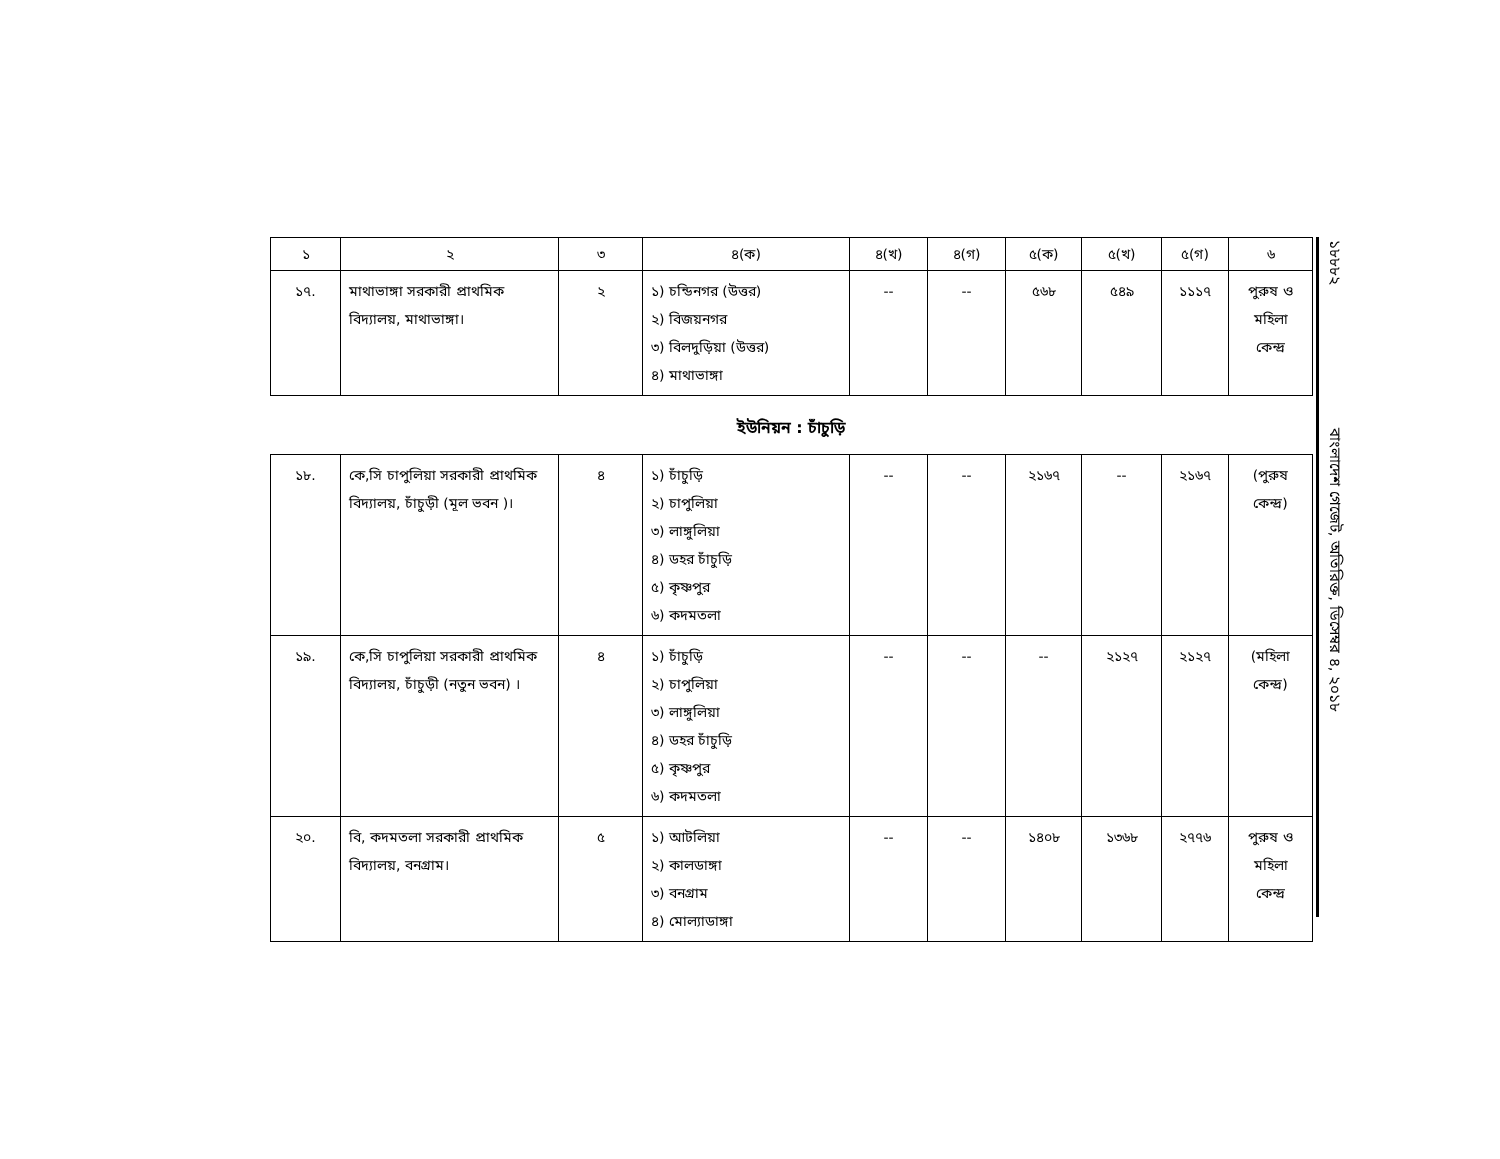| ১ | ২ | ৩ | ৪(ক) | ৪(খ) | ৪(গ) | ৫(ক) | ৫(খ) | ৫(গ) | ৬ |
| --- | --- | --- | --- | --- | --- | --- | --- | --- | --- |
| ১৭. | মাথাভাঙ্গা সরকারী প্রাথমিক বিদ্যালয়, মাথাভাঙ্গা। | ২ | ১) চন্ডিনগর (উত্তর) ২) বিজয়নগর ৩) বিলদুড়িয়া (উত্তর) ৪) মাথাভাঙ্গা | -- | -- | ৫৬৮ | ৫৪৯ | ১১১৭ | পুরুষ ও মহিলা কেন্দ্র |
ইউনিয়ন : চাঁচুড়ি
| ১৮. | কে,সি চাপুলিয়া সরকারী প্রাথমিক বিদ্যালয়, চাঁচুড়ী (মূল ভবন )। | ৪ | ১) চাঁচুড়ি ২) চাপুলিয়া ৩) লাঙ্গুলিয়া ৪) ডহর চাঁচুড়ি ৫) কৃষ্ণপুর ৬) কদমতলা | -- | -- | ২১৬৭ | -- | ২১৬৭ | (পুরুষ কেন্দ্র) |
| ১৯. | কে,সি চাপুলিয়া সরকারী প্রাথমিক বিদ্যালয়, চাঁচুড়ী (নতুন ভবন) । | ৪ | ১) চাঁচুড়ি ২) চাপুলিয়া ৩) লাঙ্গুলিয়া ৪) ডহর চাঁচুড়ি ৫) কৃষ্ণপুর ৬) কদমতলা | -- | -- | -- | ২১২৭ | ২১২৭ | (মহিলা কেন্দ্র) |
| ২০. | বি, কদমতলা সরকারী প্রাথমিক বিদ্যালয়, বনগ্রাম। | ৫ | ১) আটলিয়া ২) কালডাঙ্গা ৩) বনগ্রাম ৪) মোল্যাডাঙ্গা | -- | -- | ১৪০৮ | ১৩৬৮ | ২৭৭৬ | পুরুষ ও মহিলা কেন্দ্র |
১৮৮৮২ বাংলাদেশ গেজেট, অতিরিক্ত, ডিসেম্বর ৪, ২০১৮